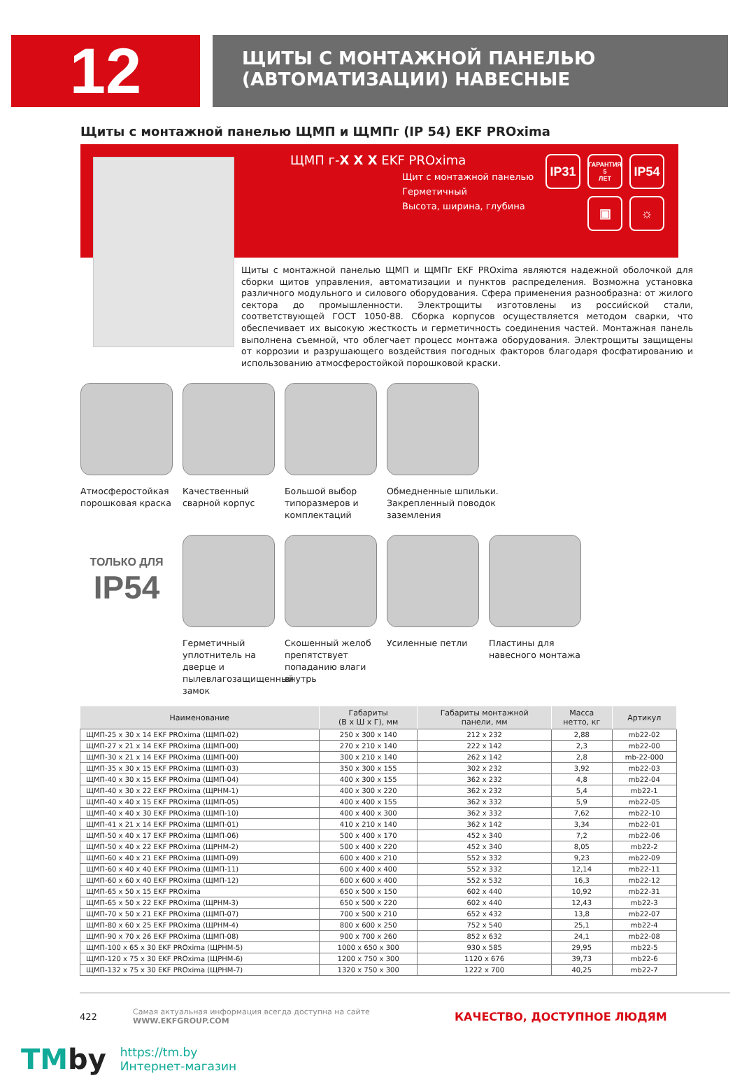12
ЩИТЫ С МОНТАЖНОЙ ПАНЕЛЬЮ
(АВТОМАТИЗАЦИИ) НАВЕСНЫЕ
Щиты с монтажной панелью ЩМП и ЩМПг (IP 54) EKF PROxima
ЩМП г-X X X EKF PROxima
Щит с монтажной панелью
Герметичный
Высота, ширина, глубина
IP31 ГАРАНТИЯ
5
ЛЕТ IP54 ▣ ☼
Щиты с монтажной панелью ЩМП и ЩМПг EKF PROxima являются надежной оболочкой для сборки щитов управления, автоматизации и пунктов распределения. Возможна установка различного модульного и силового оборудования. Сфера применения разнообразна: от жилого сектора до промышленности. Электрощиты изготовлены из российской стали, соответствующей ГОСТ 1050-88. Сборка корпусов осуществляется методом сварки, что обеспечивает их высокую жесткость и герметичность соединения частей. Монтажная панель выполнена съемной, что облегчает процесс монтажа оборудования. Электрощиты защищены от коррозии и разрушающего воздействия погодных факторов благодаря фосфатированию и использованию атмосферостойкой порошковой краски.
Атмосферостойкая порошковая краска
Качественный сварной корпус
Большой выбор типоразмеров и комплектаций
Обмедненные шпильки. Закрепленный поводок заземления
ТОЛЬКО ДЛЯ
IP54
Герметичный уплотнитель на дверце и пылевлагозащищенный замок
Скошенный желоб препятствует попаданию влаги внутрь
Усиленные петли Пластины для навесного монтажа
| Наименование | Габариты (В х Ш х Г), мм | Габариты монтажной панели, мм | Масса нетто, кг | Артикул |
| --- | --- | --- | --- | --- |
| ЩМП-25 х 30 х 14 EKF PROxima (ЩМП-02) | 250 х 300 х 140 | 212 х 232 | 2,88 | mb22-02 |
| ЩМП-27 х 21 х 14 EKF PROxima (ЩМП-00) | 270 х 210 х 140 | 222 х 142 | 2,3 | mb22-00 |
| ЩМП-30 х 21 х 14 EKF PROxima (ЩМП-00) | 300 х 210 х 140 | 262 х 142 | 2,8 | mb-22-000 |
| ЩМП-35 х 30 х 15 EKF PROxima (ЩМП-03) | 350 х 300 х 155 | 302 х 232 | 3,92 | mb22-03 |
| ЩМП-40 х 30 х 15 EKF PROxima (ЩМП-04) | 400 х 300 х 155 | 362 х 232 | 4,8 | mb22-04 |
| ЩМП-40 х 30 х 22 EKF PROxima (ЩРНМ-1) | 400 х 300 х 220 | 362 х 232 | 5,4 | mb22-1 |
| ЩМП-40 х 40 х 15 EKF PROxima (ЩМП-05) | 400 х 400 х 155 | 362 х 332 | 5,9 | mb22-05 |
| ЩМП-40 х 40 х 30 EKF PROxima (ЩМП-10) | 400 х 400 х 300 | 362 х 332 | 7,62 | mb22-10 |
| ЩМП-41 х 21 х 14 EKF PROxima (ЩМП-01) | 410 х 210 х 140 | 362 х 142 | 3,34 | mb22-01 |
| ЩМП-50 х 40 х 17 EKF PROxima (ЩМП-06) | 500 х 400 х 170 | 452 х 340 | 7,2 | mb22-06 |
| ЩМП-50 х 40 х 22 EKF PROxima (ЩРНМ-2) | 500 х 400 х 220 | 452 х 340 | 8,05 | mb22-2 |
| ЩМП-60 х 40 х 21 EKF PROxima (ЩМП-09) | 600 х 400 х 210 | 552 х 332 | 9,23 | mb22-09 |
| ЩМП-60 х 40 х 40 EKF PROxima (ЩМП-11) | 600 х 400 х 400 | 552 х 332 | 12,14 | mb22-11 |
| ЩМП-60 х 60 х 40 EKF PROxima (ЩМП-12) | 600 х 600 х 400 | 552 х 532 | 16,3 | mb22-12 |
| ЩМП-65 х 50 х 15 EKF PROxima | 650 х 500 х 150 | 602 х 440 | 10,92 | mb22-31 |
| ЩМП-65 х 50 х 22 EKF PROxima (ЩРНМ-3) | 650 х 500 х 220 | 602 х 440 | 12,43 | mb22-3 |
| ЩМП-70 х 50 х 21 EKF PROxima (ЩМП-07) | 700 х 500 х 210 | 652 х 432 | 13,8 | mb22-07 |
| ЩМП-80 х 60 х 25 EKF PROxima (ЩРНМ-4) | 800 х 600 х 250 | 752 х 540 | 25,1 | mb22-4 |
| ЩМП-90 х 70 х 26 EKF PROxima (ЩМП-08) | 900 х 700 х 260 | 852 х 632 | 24,1 | mb22-08 |
| ЩМП-100 х 65 х 30 EKF PROxima (ЩРНМ-5) | 1000 х 650 х 300 | 930 х 585 | 29,95 | mb22-5 |
| ЩМП-120 х 75 х 30 EKF PROxima (ЩРНМ-6) | 1200 х 750 х 300 | 1120 х 676 | 39,73 | mb22-6 |
| ЩМП-132 х 75 х 30 EKF PROxima (ЩРНМ-7) | 1320 х 750 х 300 | 1222 х 700 | 40,25 | mb22-7 |
422 Самая актуальная информация всегда доступна на сайте WWW.EKFGROUP.COM КАЧЕСТВО, ДОСТУПНОЕ ЛЮДЯМ
TMby
https://tm.by
Интернет-магазин